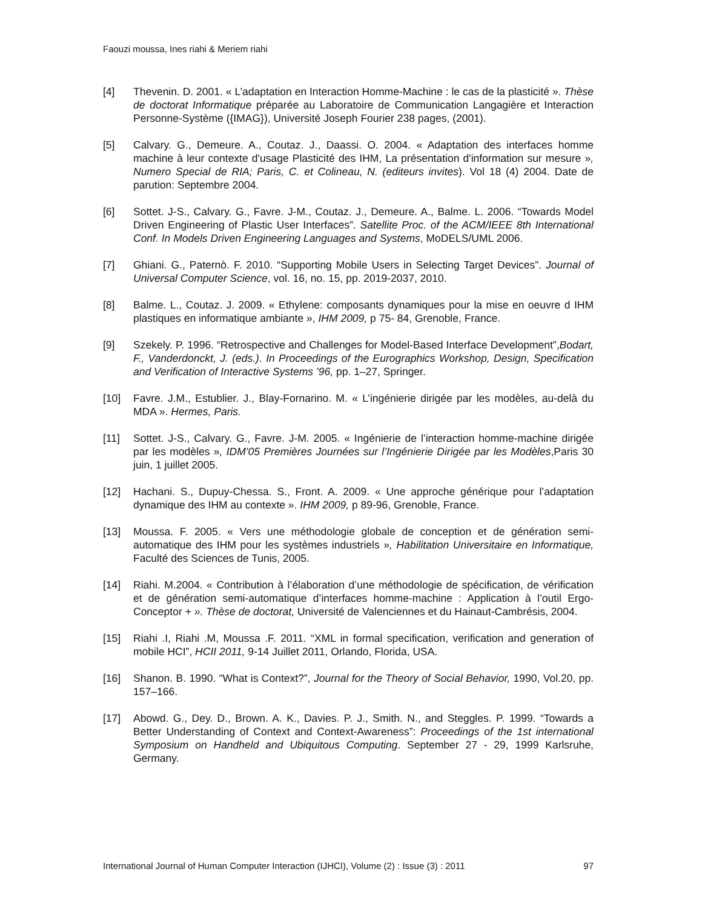Faouzi moussa, Ines riahi & Meriem riahi
[4] Thevenin. D. 2001. « L’adaptation en Interaction Homme-Machine : le cas de la plasticité ». Thèse de doctorat Informatique préparée au Laboratoire de Communication Langagière et Interaction Personne-Système ({IMAG}), Université Joseph Fourier 238 pages, (2001).
[5] Calvary. G., Demeure. A., Coutaz. J., Daassi. O. 2004. « Adaptation des interfaces homme machine à leur contexte d'usage Plasticité des IHM, La présentation d'information sur mesure », Numero Special de RIA; Paris, C. et Colineau, N. (editeurs invites). Vol 18 (4) 2004. Date de parution: Septembre 2004.
[6] Sottet. J-S., Calvary. G., Favre. J-M., Coutaz. J., Demeure. A., Balme. L. 2006. “Towards Model Driven Engineering of Plastic User Interfaces”. Satellite Proc. of the ACM/IEEE 8th International Conf. In Models Driven Engineering Languages and Systems, MoDELS/UML 2006.
[7] Ghiani. G., Paternò. F. 2010. “Supporting Mobile Users in Selecting Target Devices”. Journal of Universal Computer Science, vol. 16, no. 15, pp. 2019-2037, 2010.
[8] Balme. L., Coutaz. J. 2009. « Ethylene: composants dynamiques pour la mise en oeuvre d IHM plastiques en informatique ambiante », IHM 2009, p 75- 84, Grenoble, France.
[9] Szekely. P. 1996. “Retrospective and Challenges for Model-Based Interface Development”,Bodart, F., Vanderdonckt, J. (eds.). In Proceedings of the Eurographics Workshop, Design, Specification and Verification of Interactive Systems ’96, pp. 1–27, Springer.
[10] Favre. J.M., Estublier. J., Blay-Fornarino. M. « L’ingénierie dirigée par les modèles, au-delà du MDA ». Hermes, Paris.
[11] Sottet. J-S., Calvary. G., Favre. J-M. 2005. « Ingénierie de l’interaction homme-machine dirigée par les modèles », IDM’05 Premières Journées sur l’Ingénierie Dirigée par les Modèles,Paris 30 juin, 1 juillet 2005.
[12] Hachani. S., Dupuy-Chessa. S., Front. A. 2009. « Une approche générique pour l’adaptation dynamique des IHM au contexte ». IHM 2009, p 89-96, Grenoble, France.
[13] Moussa. F. 2005. « Vers une méthodologie globale de conception et de génération semi-automatique des IHM pour les systèmes industriels », Habilitation Universitaire en Informatique, Faculté des Sciences de Tunis, 2005.
[14] Riahi. M.2004. « Contribution à l’élaboration d’une méthodologie de spécification, de vérification et de génération semi-automatique d’interfaces homme-machine : Application à l’outil Ergo-Conceptor + ». Thèse de doctorat, Université de Valenciennes et du Hainaut-Cambrésis, 2004.
[15] Riahi .I, Riahi .M, Moussa .F. 2011. “XML in formal specification, verification and generation of mobile HCI”, HCII 2011, 9-14 Juillet 2011, Orlando, Florida, USA.
[16] Shanon. B. 1990. “What is Context?”, Journal for the Theory of Social Behavior, 1990, Vol.20, pp. 157–166.
[17] Abowd. G., Dey. D., Brown. A. K., Davies. P. J., Smith. N., and Steggles. P. 1999. “Towards a Better Understanding of Context and Context-Awareness”: Proceedings of the 1st international Symposium on Handheld and Ubiquitous Computing. September 27 - 29, 1999 Karlsruhe, Germany.
International Journal of Human Computer Interaction (IJHCI), Volume (2) : Issue (3) : 2011 97